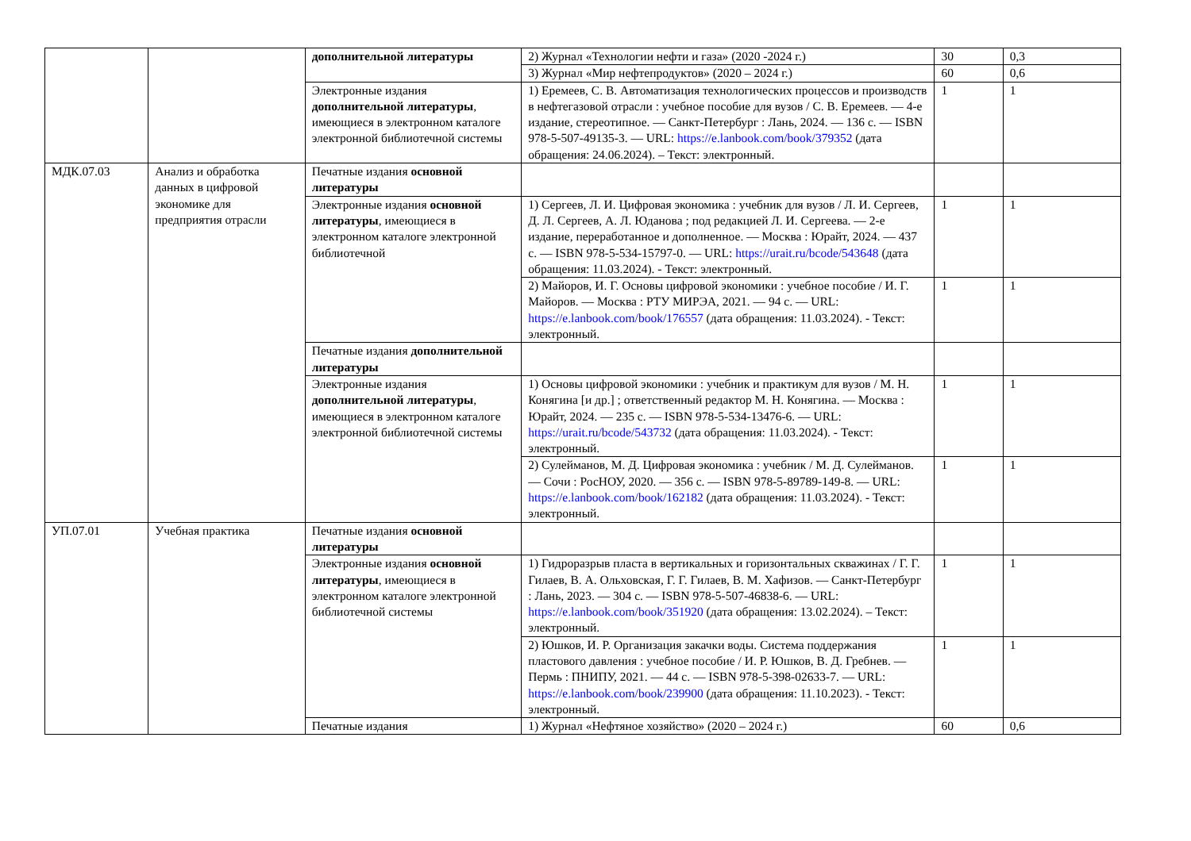| | | дополнительной литературы | 2) Журнал «Технологии нефти и газа» (2020 -2024 г.) | 30 | 0,3 |
| | | | 3) Журнал «Мир нефтепродуктов» (2020 – 2024 г.) | 60 | 0,6 |
| | | Электронные издания дополнительной литературы , имеющиеся в электронном каталоге электронной библиотечной системы | 1) Еремеев, С. В. Автоматизация технологических процессов и производств в нефтегазовой отрасли : учебное пособие для вузов / С. В. Еремеев. — 4-е издание, стереотипное. — Санкт-Петербург : Лань, 2024. — 136 с. — ISBN 978-5-507-49135-3. — URL: https://e.lanbook.com/book/379352 (дата обращения: 24.06.2024). – Текст: электронный. | 1 | 1 |
| МДК.07.03 | Анализ и обработка данных в цифровой экономике для предприятия отрасли | Печатные издания основной литературы | | | |
| | | Электронные издания основной литературы , имеющиеся в электронном каталоге электронной библиотечной | 1) Сергеев, Л. И. Цифровая экономика : учебник для вузов / Л. И. Сергеев, Д. Л. Сергеев, А. Л. Юданова ; под редакцией Л. И. Сергеева. — 2-е издание, переработанное и дополненное. — Москва : Юрайт, 2024. — 437 с. — ISBN 978-5-534-15797-0. — URL: https://urait.ru/bcode/543648 (дата обращения: 11.03.2024). - Текст: электронный. | 1 | 1 |
| | | | 2) Майоров, И. Г. Основы цифровой экономики : учебное пособие / И. Г. Майоров. — Москва : РТУ МИРЭА, 2021. — 94 с. — URL: https://e.lanbook.com/book/176557 (дата обращения: 11.03.2024). - Текст: электронный. | 1 | 1 |
| | | Печатные издания дополнительной литературы | | | |
| | | Электронные издания дополнительной литературы , имеющиеся в электронном каталоге электронной библиотечной системы | 1) Основы цифровой экономики : учебник и практикум для вузов / М. Н. Конягина [и др.] ; ответственный редактор М. Н. Конягина. — Москва : Юрайт, 2024. — 235 с. — ISBN 978-5-534-13476-6. — URL: https://urait.ru/bcode/543732 (дата обращения: 11.03.2024). - Текст: электронный. | 1 | 1 |
| | | | 2) Сулейманов, М. Д. Цифровая экономика : учебник / М. Д. Сулейманов. — Сочи : РосНОУ, 2020. — 356 с. — ISBN 978-5-89789-149-8. — URL: https://e.lanbook.com/book/162182 (дата обращения: 11.03.2024). - Текст: электронный. | 1 | 1 |
| УП.07.01 | Учебная практика | Печатные издания основной литературы | | | |
| | | Электронные издания основной литературы , имеющиеся в электронном каталоге электронной библиотечной системы | 1) Гидроразрыв пласта в вертикальных и горизонтальных скважинах / Г. Г. Гилаев, В. А. Ольховская, Г. Г. Гилаев, В. М. Хафизов. — Санкт-Петербург : Лань, 2023. — 304 с. — ISBN 978-5-507-46838-6. — URL: https://e.lanbook.com/book/351920 (дата обращения: 13.02.2024). – Текст: электронный. | 1 | 1 |
| | | | 2) Юшков, И. Р. Организация закачки воды. Система поддержания пластового давления : учебное пособие / И. Р. Юшков, В. Д. Гребнев. — Пермь : ПНИПУ, 2021. — 44 с. — ISBN 978-5-398-02633-7. — URL: https://e.lanbook.com/book/239900 (дата обращения: 11.10.2023). - Текст: электронный. | 1 | 1 |
| | | Печатные издания | 1) Журнал «Нефтяное хозяйство» (2020 – 2024 г.) | 60 | 0,6 |